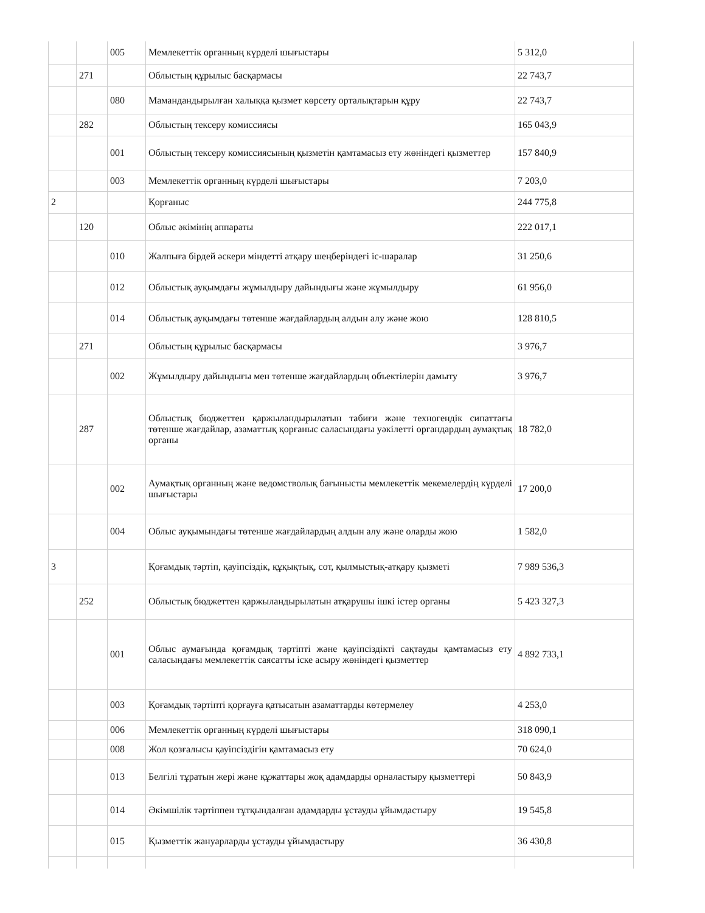| | | 005 | Мемлекеттік органның күрделі шығыстары | 5 312,0 |
| | 271 | | Облыстың құрылыс басқармасы | 22 743,7 |
| | | 080 | Мамандандырылған халыққа қызмет көрсету орталықтарын құру | 22 743,7 |
| | 282 | | Облыстың тексеру комиссиясы | 165 043,9 |
| | | 001 | Облыстың тексеру комиссиясының қызметін қамтамасыз ету жөніндегі қызметтер | 157 840,9 |
| | | 003 | Мемлекеттік органның күрделі шығыстары | 7 203,0 |
| 2 | | | Қорғаныс | 244 775,8 |
| | 120 | | Облыс әкімінің аппараты | 222 017,1 |
| | | 010 | Жалпыға бірдей әскери міндетті атқару шеңберіндегі іс-шаралар | 31 250,6 |
| | | 012 | Облыстық ауқымдағы жұмылдыру дайындығы және жұмылдыру | 61 956,0 |
| | | 014 | Облыстық ауқымдағы төтенше жағдайлардың алдын алу және жою | 128 810,5 |
| | 271 | | Облыстың құрылыс басқармасы | 3 976,7 |
| | | 002 | Жұмылдыру дайындығы мен төтенше жағдайлардың объектілерін дамыту | 3 976,7 |
| | 287 | | Облыстық бюджеттен қаржыландырылатын табиғи және техногендік сипаттағы төтенше жағдайлар, азаматтық қорғаныс саласындағы уәкілетті органдардың аумақтық органы | 18 782,0 |
| | | 002 | Аумақтық органның және ведомстволық бағынысты мемлекеттік мекемелердің күрделі шығыстары | 17 200,0 |
| | | 004 | Облыс ауқымындағы төтенше жағдайлардың алдын алу және оларды жою | 1 582,0 |
| 3 | | | Қоғамдық тәртіп, қауіпсіздік, құқықтық, сот, қылмыстық-атқару қызметі | 7 989 536,3 |
| | 252 | | Облыстық бюджеттен қаржыландырылатын атқарушы ішкі істер органы | 5 423 327,3 |
| | | 001 | Облыс аумағында қоғамдық тәртіпті және қауіпсіздікті сақтауды қамтамасыз ету саласындағы мемлекеттік саясатты іске асыру жөніндегі қызметтер | 4 892 733,1 |
| | | 003 | Қоғамдық тәртіпті қорғауға қатысатын азаматтарды көтермелеу | 4 253,0 |
| | | 006 | Мемлекеттік органның күрделі шығыстары | 318 090,1 |
| | | 008 | Жол қозғалысы қауіпсіздігін қамтамасыз ету | 70 624,0 |
| | | 013 | Белгілі тұратын жері және құжаттары жоқ адамдарды орналастыру қызметтері | 50 843,9 |
| | | 014 | Әкімшілік тәртіппен тұтқындалған адамдарды ұстауды ұйымдастыру | 19 545,8 |
| | | 015 | Қызметтік жануарларды ұстауды ұйымдастыру | 36 430,8 |